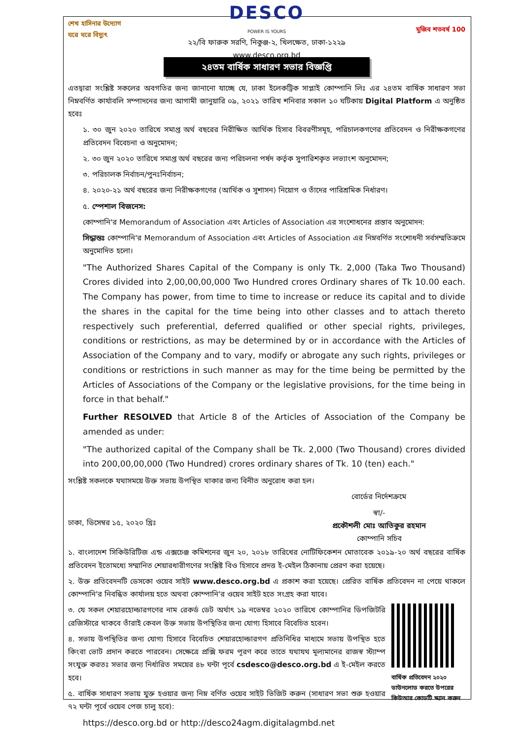শেখ হাসিনার উদ্যোগ ঘরে ঘরে বিদ্যুৎ
DESCO
POWER IS YOURS
২২/বি ফারুক সরণি, নিকুঞ্জ-২, খিলক্ষেত, ঢাকা-১২২৯
www.desco.org.bd
মুজিব শতবর্ষ 100
২৪তম বার্ষিক সাধারণ সভার বিজ্ঞপ্তি
এতদ্বারা সংশ্লিষ্ট সকলের অবগতির জন্য জানানো যাচ্ছে যে, ঢাকা ইলেকট্রিক সাপ্লাই কোম্পানি লিঃ এর ২৪তম বার্ষিক সাধারণ সভা নিম্নবর্ণিত কার্যাবলি সম্পাদনের জন্য আগামী জানুয়ারি ০৯, ২০২১ তারিখ শনিবার সকাল ১০ ঘটিকায় Digital Platform এ অনুষ্ঠিত হবেঃ
১. ৩০ জুন ২০২০ তারিখে সমাপ্ত অর্থ বছরের নিরীক্ষিত আর্থিক হিসাব বিবরণীসমূহ, পরিচালকগণের প্রতিবেদন ও নিরীক্ষকগণের প্রতিবেদন বিবেচনা ও অনুমোদন;
২. ৩০ জুন ২০২০ তারিখে সমাপ্ত অর্থ বছরের জন্য পরিচলনা পর্ষদ কর্তৃক সুপারিশকৃত লভ্যাংশ অনুমোদন;
৩. পরিচালক নির্বাচন/পুনঃনির্বাচন;
৪. ২০২০-২১ অর্থ বছরের জন্য নিরীক্ষকগণের (আর্থিক ও সুশাসন) নিয়োগ ও তাঁদের পারিশ্রমিক নির্ধারণ।
৫. স্পেশাল বিজনেস:
কোম্পানি'র Memorandum of Association এবং Articles of Association এর সংশোধনের প্রস্তাব অনুমোদন:
সিদ্ধান্তঃ কোম্পানি'র Memorandum of Association এবং Articles of Association এর নিম্নবর্ণিত সংশোধনী সর্বসম্মতিক্রমে অনুমোদিত হলো।
"The Authorized Shares Capital of the Company is only Tk. 2,000 (Taka Two Thousand) Crores divided into 2,00,00,00,000 Two Hundred crores Ordinary shares of Tk 10.00 each. The Company has power, from time to time to increase or reduce its capital and to divide the shares in the capital for the time being into other classes and to attach thereto respectively such preferential, deferred qualified or other special rights, privileges, conditions or restrictions, as may be determined by or in accordance with the Articles of Association of the Company and to vary, modify or abrogate any such rights, privileges or conditions or restrictions in such manner as may for the time being be permitted by the Articles of Associations of the Company or the legislative provisions, for the time being in force in that behalf."
Further RESOLVED that Article 8 of the Articles of Association of the Company be amended as under:
"The authorized capital of the Company shall be Tk. 2,000 (Two Thousand) crores divided into 200,00,00,000 (Two Hundred) crores ordinary shares of Tk. 10 (ten) each."
সংশ্লিষ্ট সকলকে যথাসময়ে উক্ত সভায় উপস্থিত থাকার জন্য বিনীত অনুরোধ করা হল।
বোর্ডের নির্দেশক্রমে
ঢাকা, ডিসেম্বর ১৫, ২০২০ খ্রিঃ
স্বা/-
প্রকৌশলী মোঃ আতিকুর রহমান
কোম্পানি সচিব
১. বাংলাদেশ সিকিউরিটিজ এন্ড এক্সচেঞ্জ কমিশনের জুন ২০, ২০১৮ তারিখের নোটিফিকেশন মোতাবেক ২০১৯-২০ অর্থ বছরের বার্ষিক প্রতিবেদন ইতোমধ্যে সম্মানিত শেয়ারধারীগণের সংশ্লিষ্ট বিও হিসাবে প্রদত্ত ই-মেইল ঠিকানায় প্রেরণ করা হয়েছে।
২. উক্ত প্রতিবেদনটি ডেসকো ওয়েব সাইট www.desco.org.bd এ প্রকাশ করা হয়েছে। প্রেরিত বার্ষিক প্রতিবেদন না পেয়ে থাকলে কোম্পানি'র নিবন্ধিত কার্যালয় হতে অথবা কোম্পানি'র ওয়েব সাইট হতে সংগ্রহ করা যাবে।
বার্ষিক প্রতিবেদন ২০২০ ডাউনলোড করতে উপরের কিউআর কোডটি স্ক্যান করুন
৩. যে সকল শেয়ারহোল্ডারগণের নাম রেকর্ড ডেট অর্থাৎ ১৯ নভেম্বর ২০২০ তারিখে কোম্পানির ডিপজিটরি রেজিস্টারে থাকবে তাঁরাই কেবল উক্ত সভায় উপস্থিতির জন্য যোগ্য হিসাবে বিবেচিত হবেন।
৪. সভায় উপস্থিতির জন্য যোগ্য হিসাবে বিবেচিত শেয়ারহোল্ডারগণ প্রতিনিধির মাধ্যমে সভায় উপস্থিত হতে কিংবা ভোট প্রদান করতে পারবেন। সেক্ষেত্রে প্রক্সি ফরম পূরণ করে তাতে যথাযথ মূল্যমানের রাজস্ব স্ট্যাম্প সংযুক্ত করতঃ সভার জন্য নির্ধারিত সময়ের ৪৮ ঘন্টা পূর্বে csdesco@desco.org.bd এ ই-মেইল করতে হবে।
৫. বার্ষিক সাধারণ সভায় যুক্ত হওয়ার জন্য নিম্ন বর্ণিত ওয়েব সাইট ভিজিট করুন (সাধারণ সভা শুরু হওয়ার ৭২ ঘন্টা পূর্বে ওয়েব পেজ চালু হবে):
https://desco.org.bd or http://desco24agm.digitalagmbd.net